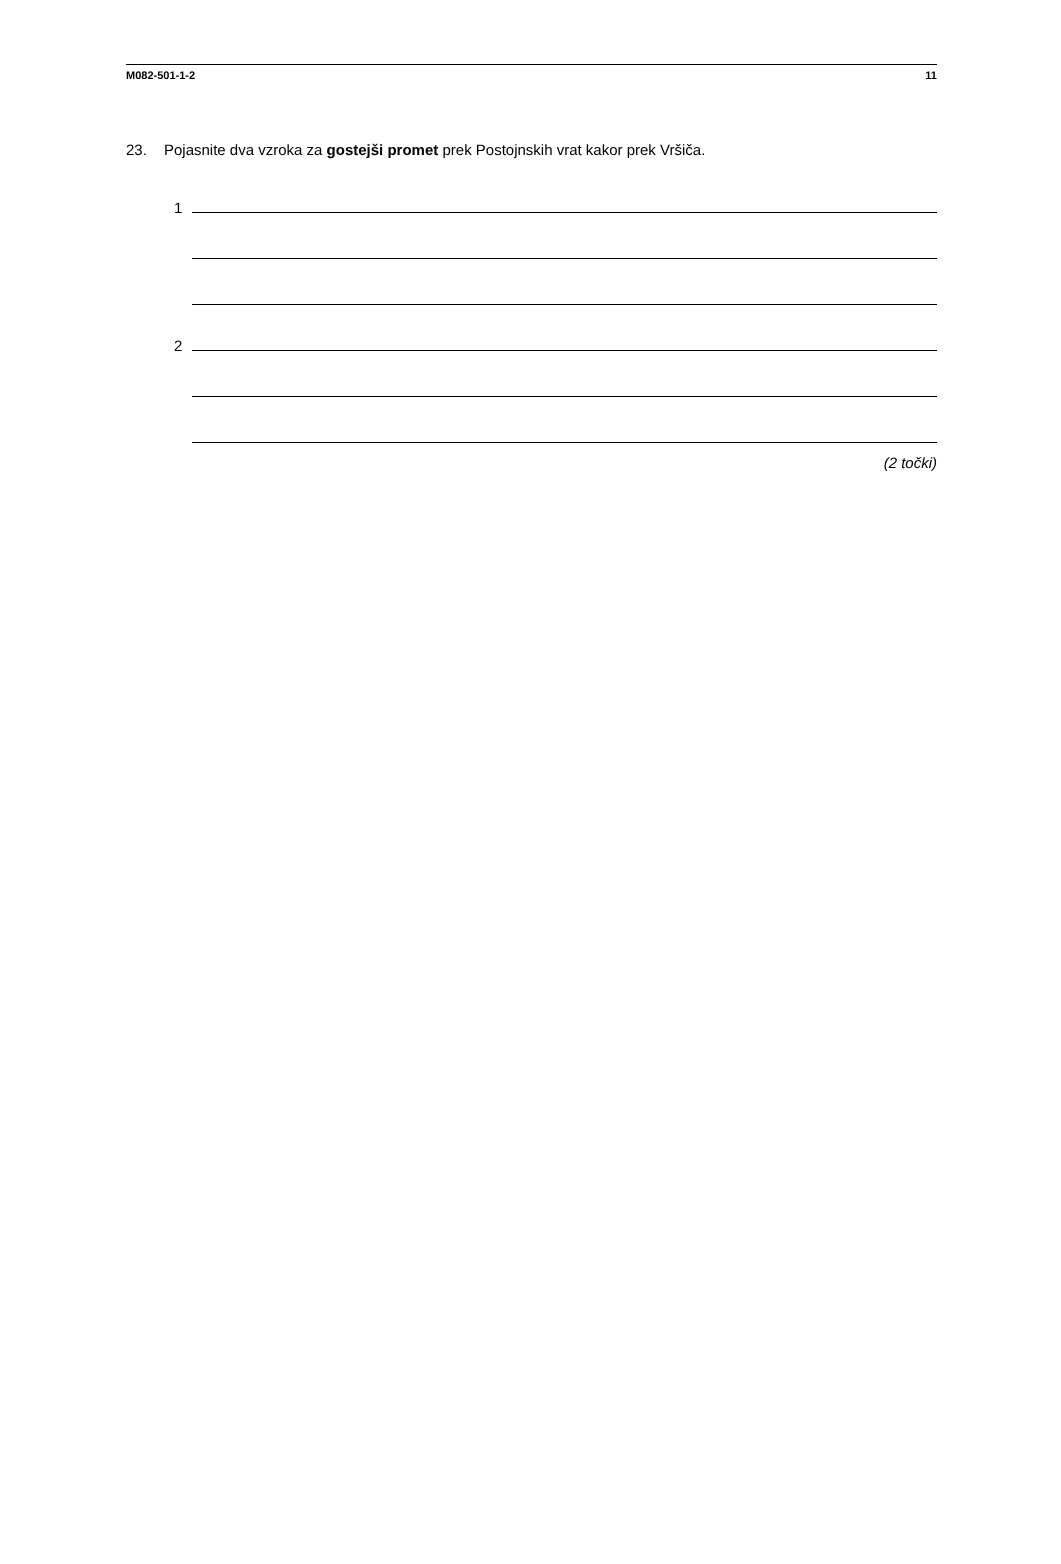M082-501-1-2 11
23. Pojasnite dva vzroka za gostejši promet prek Postojnskih vrat kakor prek Vršiča.
1
2
(2 točki)